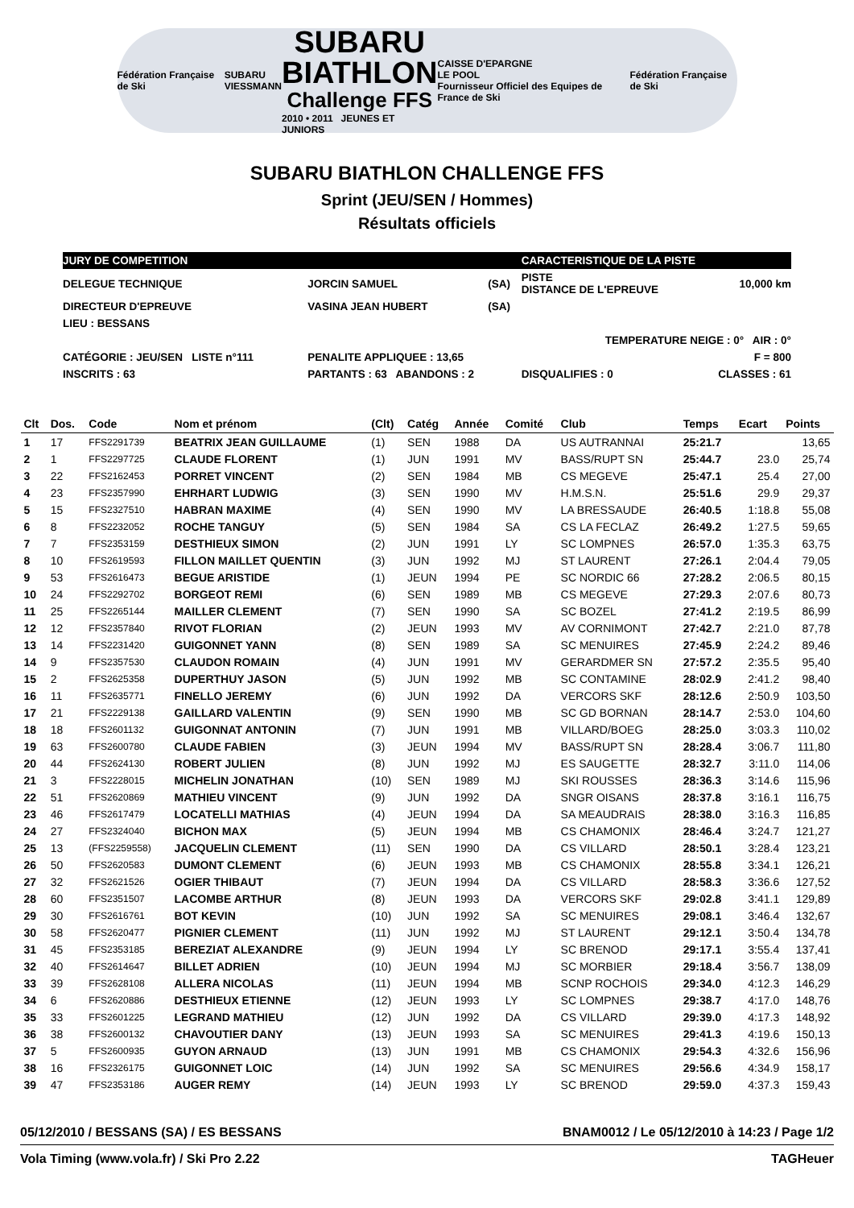Fédération Française de Ski
SUBARU
VIESSMANN
SUBARU
BIATHLON
Challenge FFS
2010 • 2011 JEUNES ET JUNIORS
CAISSE D'EPARGNE
LE POOL
Fournisseur Officiel des Equipes de France de Ski
Fédération Française de Ski
SUBARU BIATHLON CHALLENGE FFS
Sprint (JEU/SEN / Hommes)
Résultats officiels
| JURY DE COMPETITION | | | | CARACTERISTIQUE DE LA PISTE | |
| DELEGUE TECHNIQUE | JORCIN SAMUEL | (SA) | | PISTE DISTANCE DE L'EPREUVE | 10,000 km |
| DIRECTEUR D'EPREUVE | VASINA JEAN HUBERT | (SA) | | | |
| LIEU : BESSANS | | | | | |
| TEMPERATURE NEIGE : 0° AIR : 0° | | | | | |
| CATÉGORIE : JEU/SEN LISTE n°111 | PENALITE APPLIQUEE : 13,65 | | | F = 800 | |
| INSCRITS : 63 | PARTANTS : 63 ABANDONS : 2 | | DISQUALIFIES : 0 | | CLASSES : 61 |
| Clt | Dos. | Code | Nom et prénom | (Clt) | Catég | Année | Comité | Club | Temps | Ecart | Points |
| --- | --- | --- | --- | --- | --- | --- | --- | --- | --- | --- | --- |
| 1 | 17 | FFS2291739 | BEATRIX JEAN GUILLAUME | (1) | SEN | 1988 | DA | US AUTRANNAI | 25:21.7 | | 13,65 |
| 2 | 1 | FFS2297725 | CLAUDE FLORENT | (1) | JUN | 1991 | MV | BASS/RUPT SN | 25:44.7 | 23.0 | 25,74 |
| 3 | 22 | FFS2162453 | PORRET VINCENT | (2) | SEN | 1984 | MB | CS MEGEVE | 25:47.1 | 25.4 | 27,00 |
| 4 | 23 | FFS2357990 | EHRHART LUDWIG | (3) | SEN | 1990 | MV | H.M.S.N. | 25:51.6 | 29.9 | 29,37 |
| 5 | 15 | FFS2327510 | HABRAN MAXIME | (4) | SEN | 1990 | MV | LA BRESSAUDE | 26:40.5 | 1:18.8 | 55,08 |
| 6 | 8 | FFS2232052 | ROCHE TANGUY | (5) | SEN | 1984 | SA | CS LA FECLAZ | 26:49.2 | 1:27.5 | 59,65 |
| 7 | 7 | FFS2353159 | DESTHIEUX SIMON | (2) | JUN | 1991 | LY | SC LOMPNES | 26:57.0 | 1:35.3 | 63,75 |
| 8 | 10 | FFS2619593 | FILLON MAILLET QUENTIN | (3) | JUN | 1992 | MJ | ST LAURENT | 27:26.1 | 2:04.4 | 79,05 |
| 9 | 53 | FFS2616473 | BEGUE ARISTIDE | (1) | JEUN | 1994 | PE | SC NORDIC 66 | 27:28.2 | 2:06.5 | 80,15 |
| 10 | 24 | FFS2292702 | BORGEOT REMI | (6) | SEN | 1989 | MB | CS MEGEVE | 27:29.3 | 2:07.6 | 80,73 |
| 11 | 25 | FFS2265144 | MAILLER CLEMENT | (7) | SEN | 1990 | SA | SC BOZEL | 27:41.2 | 2:19.5 | 86,99 |
| 12 | 12 | FFS2357840 | RIVOT FLORIAN | (2) | JEUN | 1993 | MV | AV CORNIMONT | 27:42.7 | 2:21.0 | 87,78 |
| 13 | 14 | FFS2231420 | GUIGONNET YANN | (8) | SEN | 1989 | SA | SC MENUIRES | 27:45.9 | 2:24.2 | 89,46 |
| 14 | 9 | FFS2357530 | CLAUDON ROMAIN | (4) | JUN | 1991 | MV | GERARDMER SN | 27:57.2 | 2:35.5 | 95,40 |
| 15 | 2 | FFS2625358 | DUPERTHUY JASON | (5) | JUN | 1992 | MB | SC CONTAMINE | 28:02.9 | 2:41.2 | 98,40 |
| 16 | 11 | FFS2635771 | FINELLO JEREMY | (6) | JUN | 1992 | DA | VERCORS SKF | 28:12.6 | 2:50.9 | 103,50 |
| 17 | 21 | FFS2229138 | GAILLARD VALENTIN | (9) | SEN | 1990 | MB | SC GD BORNAN | 28:14.7 | 2:53.0 | 104,60 |
| 18 | 18 | FFS2601132 | GUIGONNAT ANTONIN | (7) | JUN | 1991 | MB | VILLARD/BOEG | 28:25.0 | 3:03.3 | 110,02 |
| 19 | 63 | FFS2600780 | CLAUDE FABIEN | (3) | JEUN | 1994 | MV | BASS/RUPT SN | 28:28.4 | 3:06.7 | 111,80 |
| 20 | 44 | FFS2624130 | ROBERT JULIEN | (8) | JUN | 1992 | MJ | ES SAUGETTE | 28:32.7 | 3:11.0 | 114,06 |
| 21 | 3 | FFS2228015 | MICHELIN JONATHAN | (10) | SEN | 1989 | MJ | SKI ROUSSES | 28:36.3 | 3:14.6 | 115,96 |
| 22 | 51 | FFS2620869 | MATHIEU VINCENT | (9) | JUN | 1992 | DA | SNGR OISANS | 28:37.8 | 3:16.1 | 116,75 |
| 23 | 46 | FFS2617479 | LOCATELLI MATHIAS | (4) | JEUN | 1994 | DA | SA MEAUDRAIS | 28:38.0 | 3:16.3 | 116,85 |
| 24 | 27 | FFS2324040 | BICHON MAX | (5) | JEUN | 1994 | MB | CS CHAMONIX | 28:46.4 | 3:24.7 | 121,27 |
| 25 | 13 | (FFS2259558) | JACQUELIN CLEMENT | (11) | SEN | 1990 | DA | CS VILLARD | 28:50.1 | 3:28.4 | 123,21 |
| 26 | 50 | FFS2620583 | DUMONT CLEMENT | (6) | JEUN | 1993 | MB | CS CHAMONIX | 28:55.8 | 3:34.1 | 126,21 |
| 27 | 32 | FFS2621526 | OGIER THIBAUT | (7) | JEUN | 1994 | DA | CS VILLARD | 28:58.3 | 3:36.6 | 127,52 |
| 28 | 60 | FFS2351507 | LACOMBE ARTHUR | (8) | JEUN | 1993 | DA | VERCORS SKF | 29:02.8 | 3:41.1 | 129,89 |
| 29 | 30 | FFS2616761 | BOT KEVIN | (10) | JUN | 1992 | SA | SC MENUIRES | 29:08.1 | 3:46.4 | 132,67 |
| 30 | 58 | FFS2620477 | PIGNIER CLEMENT | (11) | JUN | 1992 | MJ | ST LAURENT | 29:12.1 | 3:50.4 | 134,78 |
| 31 | 45 | FFS2353185 | BEREZIAT ALEXANDRE | (9) | JEUN | 1994 | LY | SC BRENOD | 29:17.1 | 3:55.4 | 137,41 |
| 32 | 40 | FFS2614647 | BILLET ADRIEN | (10) | JEUN | 1994 | MJ | SC MORBIER | 29:18.4 | 3:56.7 | 138,09 |
| 33 | 39 | FFS2628108 | ALLERA NICOLAS | (11) | JEUN | 1994 | MB | SCNP ROCHOIS | 29:34.0 | 4:12.3 | 146,29 |
| 34 | 6 | FFS2620886 | DESTHIEUX ETIENNE | (12) | JEUN | 1993 | LY | SC LOMPNES | 29:38.7 | 4:17.0 | 148,76 |
| 35 | 33 | FFS2601225 | LEGRAND MATHIEU | (12) | JUN | 1992 | DA | CS VILLARD | 29:39.0 | 4:17.3 | 148,92 |
| 36 | 38 | FFS2600132 | CHAVOUTIER DANY | (13) | JEUN | 1993 | SA | SC MENUIRES | 29:41.3 | 4:19.6 | 150,13 |
| 37 | 5 | FFS2600935 | GUYON ARNAUD | (13) | JUN | 1991 | MB | CS CHAMONIX | 29:54.3 | 4:32.6 | 156,96 |
| 38 | 16 | FFS2326175 | GUIGONNET LOIC | (14) | JUN | 1992 | SA | SC MENUIRES | 29:56.6 | 4:34.9 | 158,17 |
| 39 | 47 | FFS2353186 | AUGER REMY | (14) | JEUN | 1993 | LY | SC BRENOD | 29:59.0 | 4:37.3 | 159,43 |
05/12/2010 / BESSANS (SA) / ES BESSANS BNAM0012 / Le 05/12/2010 à 14:23 / Page 1/2
Vola Timing (www.vola.fr) / Ski Pro 2.22 TAGHeuer